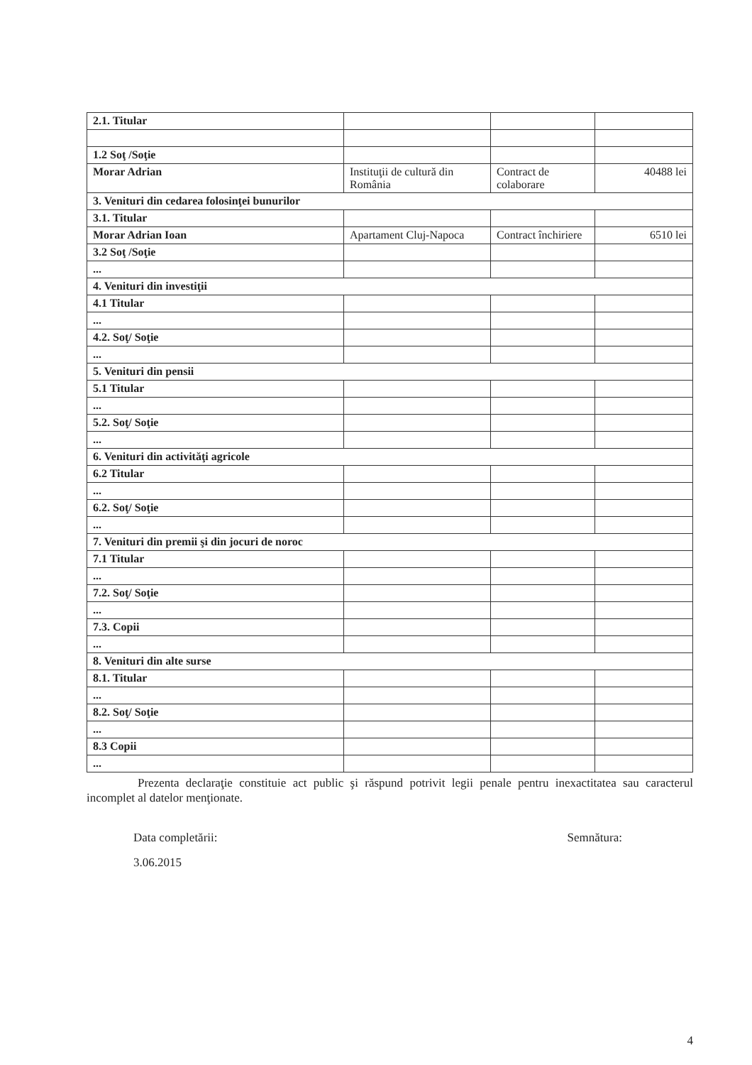| 2.1. Titular | | | |
| 1.2 Soţ /Soţie | | | |
| Morar Adrian | Instituţii de cultură din România | Contract de colaborare | 40488 lei |
| 3. Venituri din cedarea folosinţei bunurilor | | | |
| 3.1. Titular | | | |
| Morar Adrian Ioan | Apartament Cluj-Napoca | Contract închiriere | 6510 lei |
| 3.2 Soţ /Soţie | | | |
| ... | | | |
| 4. Venituri din investiţii | | | |
| 4.1 Titular | | | |
| ... | | | |
| 4.2. Soţ/ Soţie | | | |
| ... | | | |
| 5. Venituri din pensii | | | |
| 5.1 Titular | | | |
| ... | | | |
| 5.2. Soţ/ Soţie | | | |
| ... | | | |
| 6. Venituri din activităţi agricole | | | |
| 6.2 Titular | | | |
| ... | | | |
| 6.2. Soţ/ Soţie | | | |
| ... | | | |
| 7. Venituri din premii şi din jocuri de noroc | | | |
| 7.1 Titular | | | |
| ... | | | |
| 7.2. Soţ/ Soţie | | | |
| ... | | | |
| 7.3. Copii | | | |
| ... | | | |
| 8. Venituri din alte surse | | | |
| 8.1. Titular | | | |
| ... | | | |
| 8.2. Soţ/ Soţie | | | |
| ... | | | |
| 8.3 Copii | | | |
| ... | | | |
Prezenta declaraţie constituie act public şi răspund potrivit legii penale pentru inexactitatea sau caracterul incomplet al datelor menţionate.
Data completării: Semnătura:
3.06.2015
4